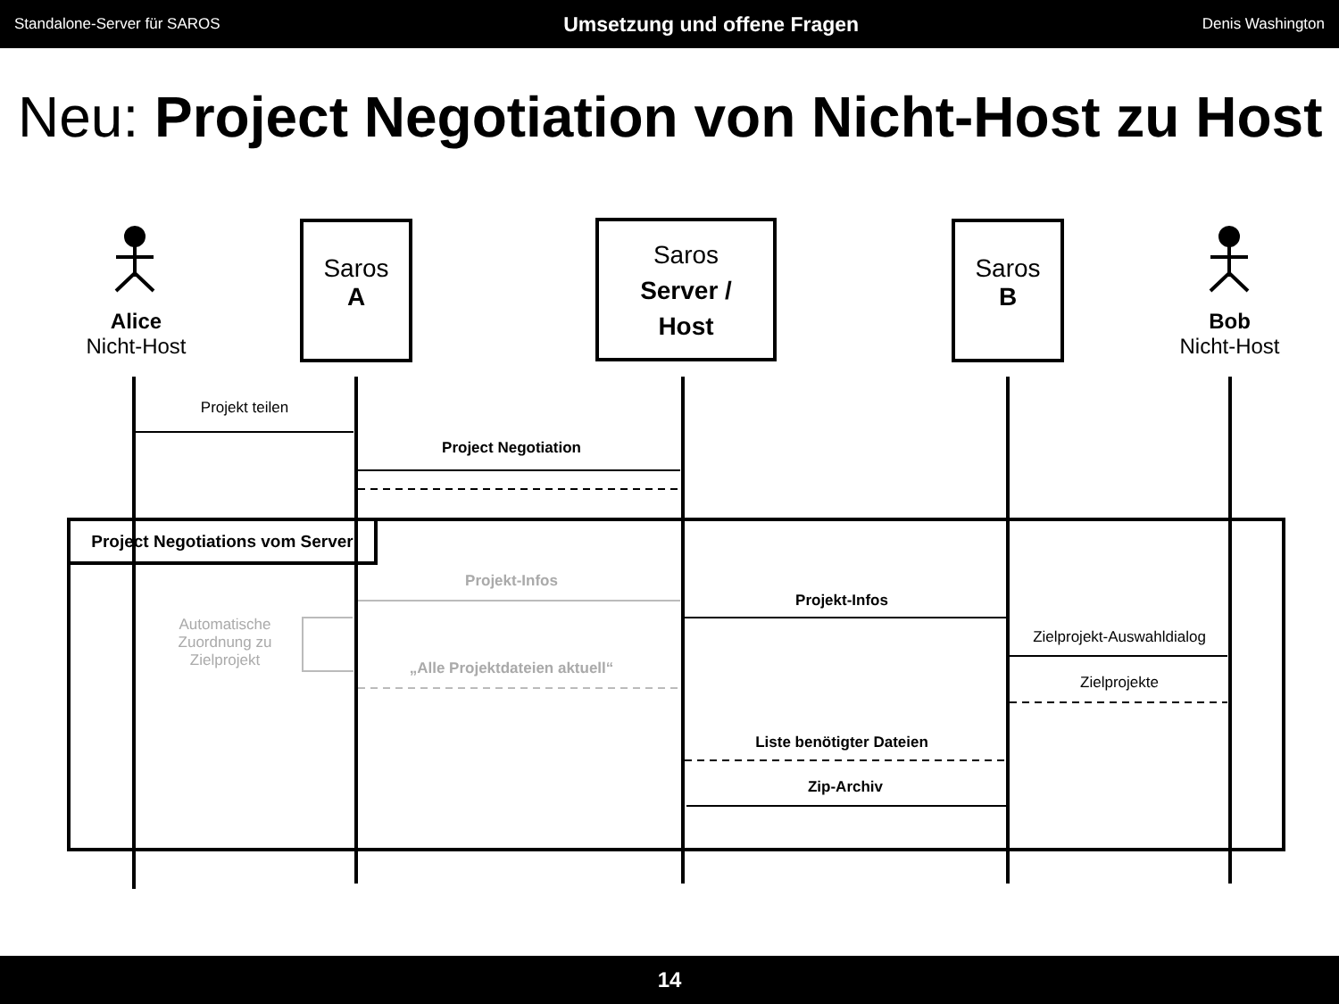Standalone-Server für SAROS Umsetzung und offene Fragen Denis Washington
Neu: Project Negotiation von Nicht-Host zu Host
Saros
A
Saros
Server /
Host
Saros
B
Alice
Nicht-Host
Bob
Nicht-Host
Projekt teilen
Project Negotiation
Project Negotiations vom Server
Projekt-Infos
Automatische
Zuordnung zu
Zielprojekt
„Alle Projektdateien aktuell“
Projekt-Infos
Zielprojekt-Auswahldialog
Zielprojekte
Liste benötigter Dateien
Zip-Archiv
14